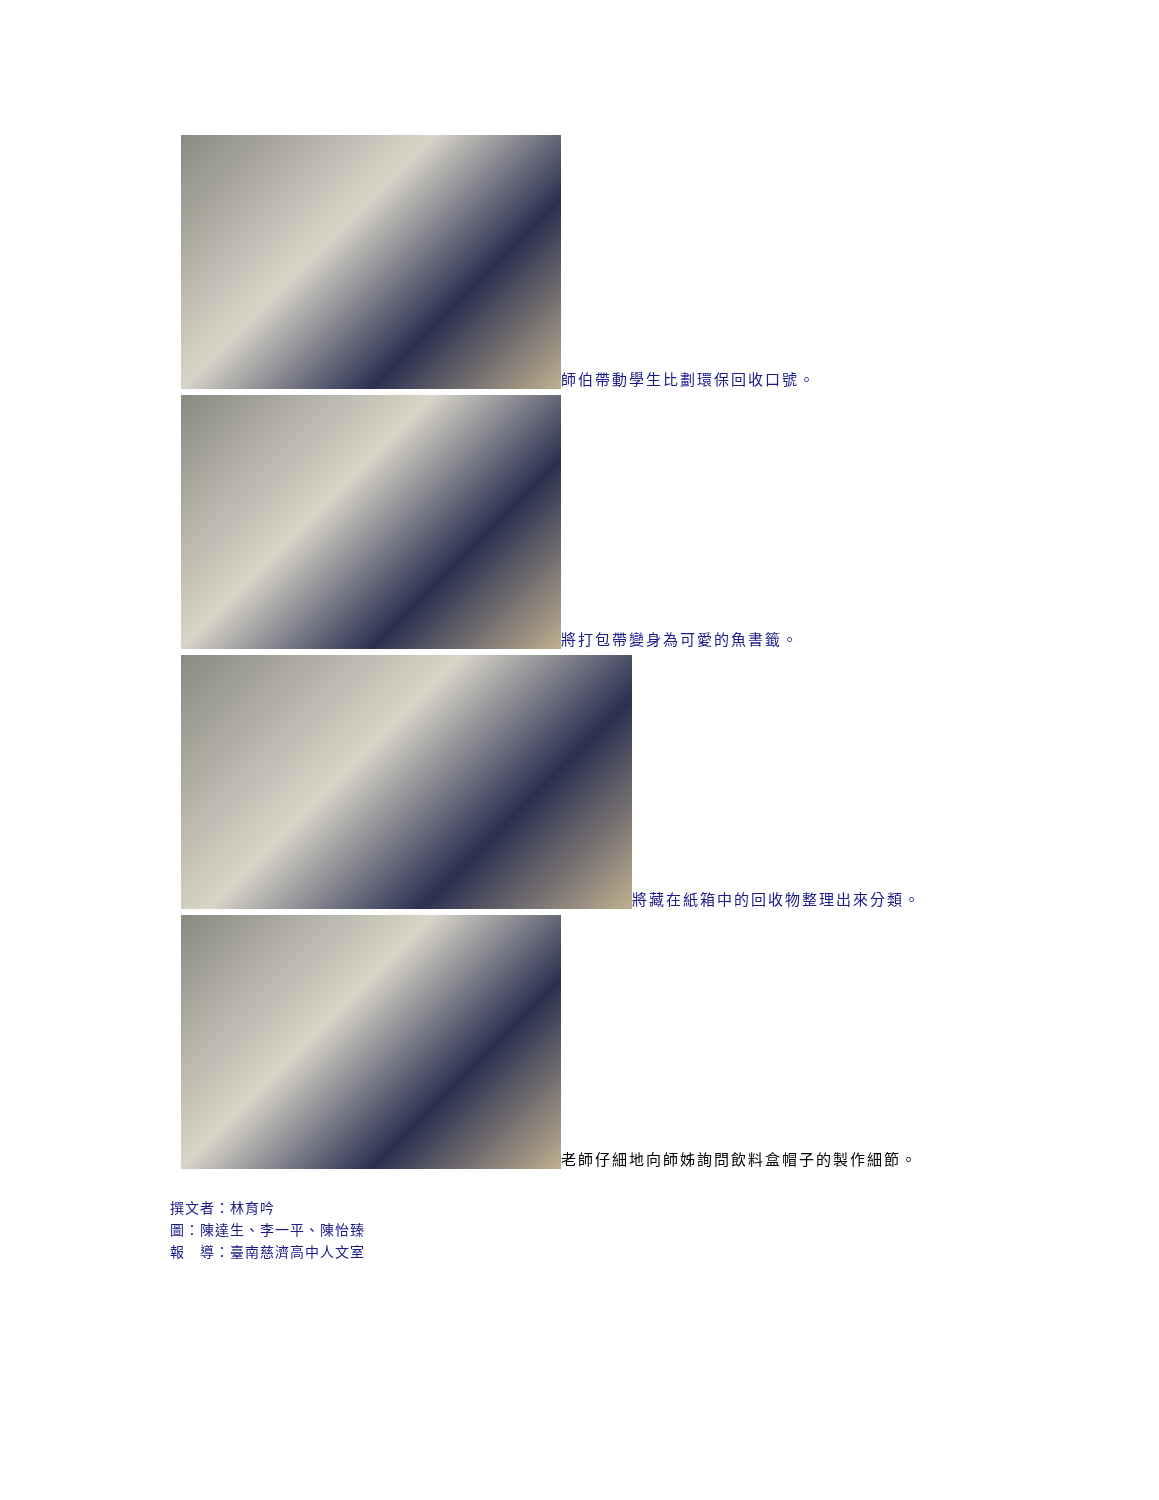師伯帶動學生比劃環保回收口號。
將打包帶變身為可愛的魚書籤。
將藏在紙箱中的回收物整理出來分類。
老師仔細地向師姊詢問飲料盒帽子的製作細節。
撰文者：林育吟
圖：陳達生、李一平、陳怡臻
報　導：臺南慈濟高中人文室